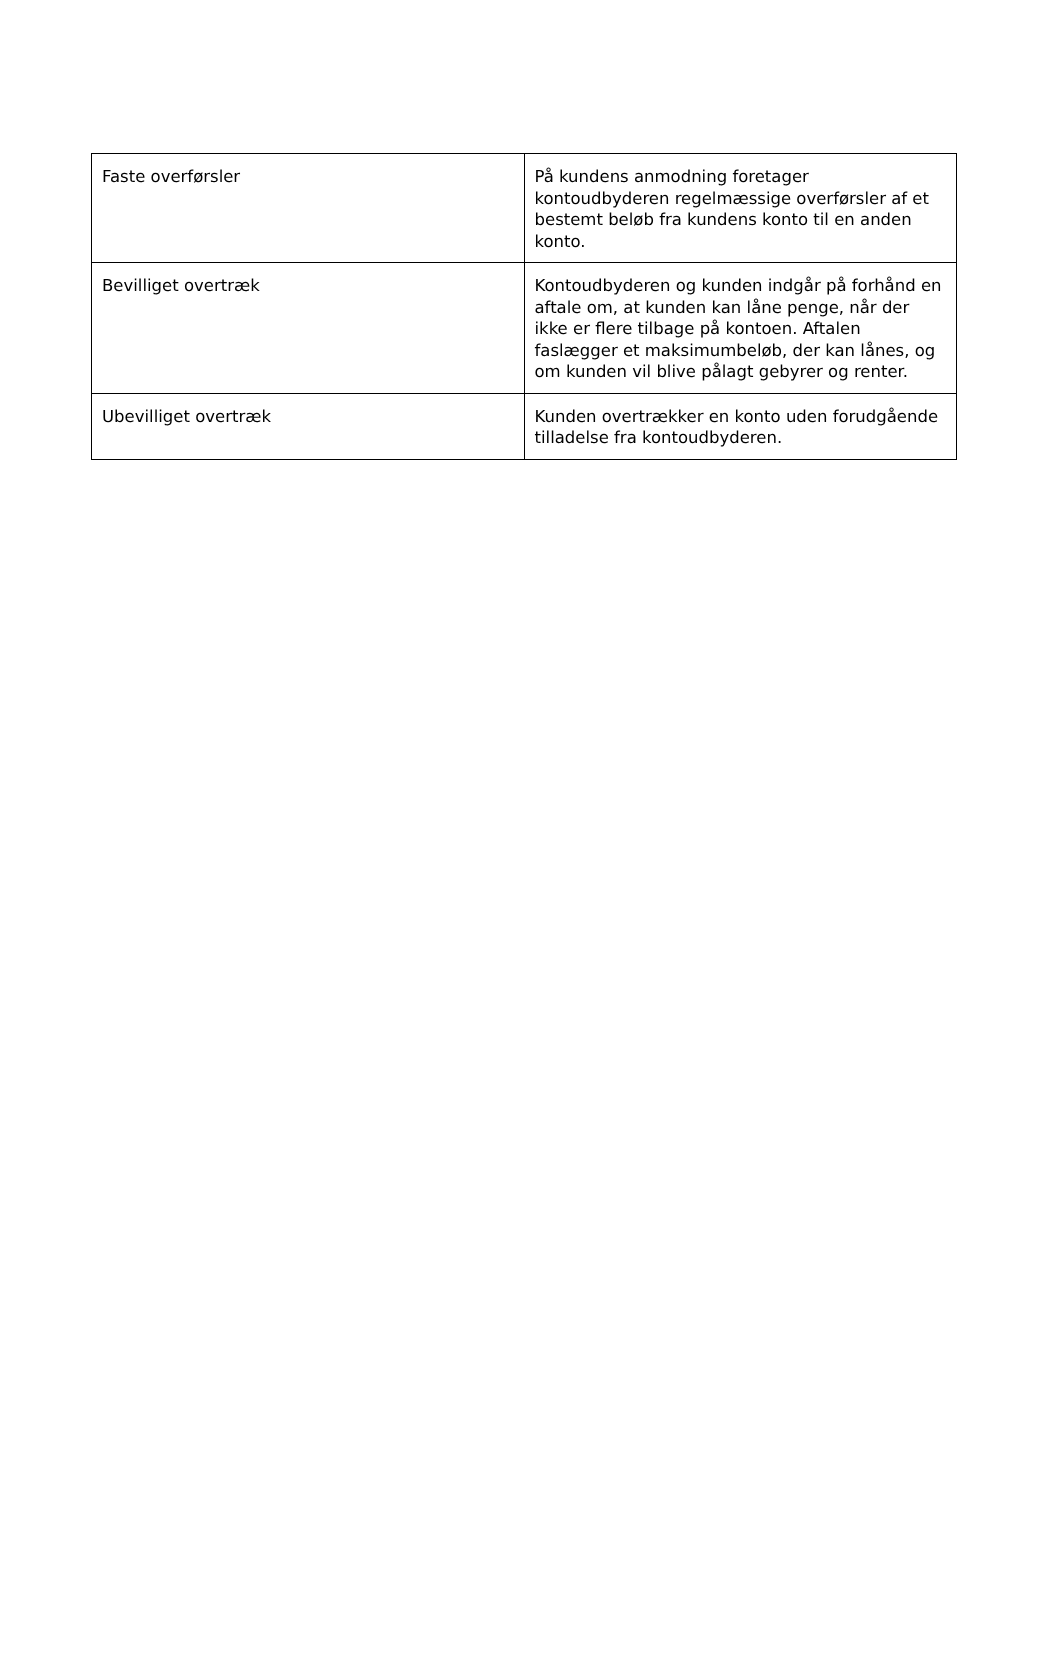| Faste overførsler | På kundens anmodning foretager kontoudbyderen regelmæssige overførsler af et bestemt beløb fra kundens konto til en anden konto. |
| Bevilliget overtræk | Kontoudbyderen og kunden indgår på forhånd en aftale om, at kunden kan låne penge, når der ikke er flere tilbage på kontoen. Aftalen faslægger et maksimumbeløb, der kan lånes, og om kunden vil blive pålagt gebyrer og renter. |
| Ubevilliget overtræk | Kunden overtrækker en konto uden forudgående tilladelse fra kontoudbyderen. |